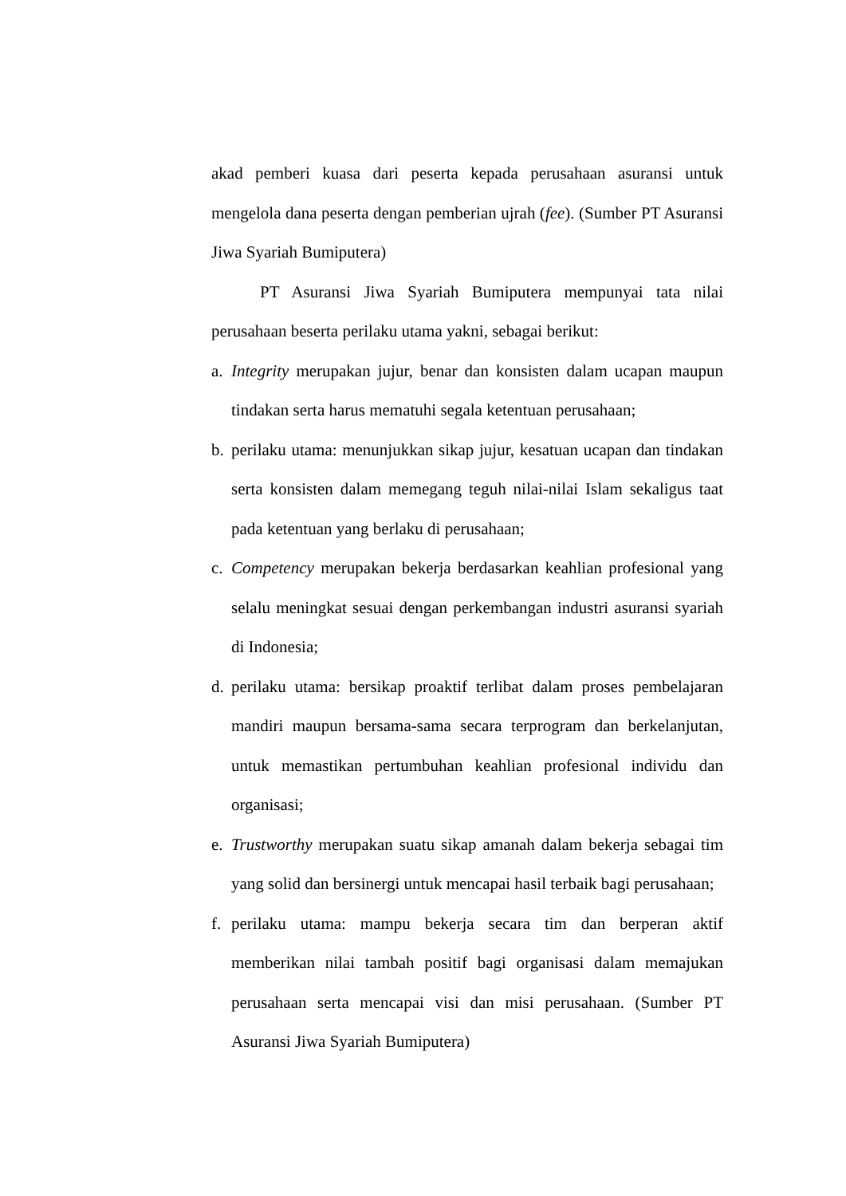akad pemberi kuasa dari peserta kepada perusahaan asuransi untuk mengelola dana peserta dengan pemberian ujrah (fee). (Sumber PT Asuransi Jiwa Syariah Bumiputera)
PT Asuransi Jiwa Syariah Bumiputera mempunyai tata nilai perusahaan beserta perilaku utama yakni, sebagai berikut:
a. Integrity merupakan jujur, benar dan konsisten dalam ucapan maupun tindakan serta harus mematuhi segala ketentuan perusahaan;
b. perilaku utama: menunjukkan sikap jujur, kesatuan ucapan dan tindakan serta konsisten dalam memegang teguh nilai-nilai Islam sekaligus taat pada ketentuan yang berlaku di perusahaan;
c. Competency merupakan bekerja berdasarkan keahlian profesional yang selalu meningkat sesuai dengan perkembangan industri asuransi syariah di Indonesia;
d. perilaku utama: bersikap proaktif terlibat dalam proses pembelajaran mandiri maupun bersama-sama secara terprogram dan berkelanjutan, untuk memastikan pertumbuhan keahlian profesional individu dan organisasi;
e. Trustworthy merupakan suatu sikap amanah dalam bekerja sebagai tim yang solid dan bersinergi untuk mencapai hasil terbaik bagi perusahaan;
f. perilaku utama: mampu bekerja secara tim dan berperan aktif memberikan nilai tambah positif bagi organisasi dalam memajukan perusahaan serta mencapai visi dan misi perusahaan. (Sumber PT Asuransi Jiwa Syariah Bumiputera)